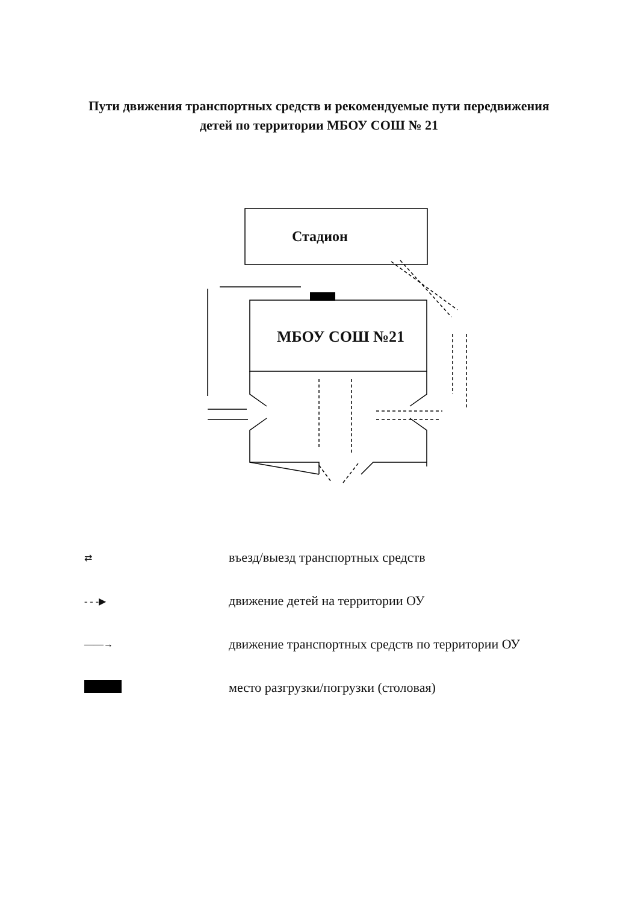Пути движения транспортных средств и рекомендуемые пути передвижения
детей по территории МБОУ СОШ № 21
Стадион
МБОУ СОШ №21
⇄
въезд/выезд транспортных средств
- - -▶
движение детей на территории ОУ
——→
движение транспортных средств по территории ОУ
место разгрузки/погрузки (столовая)